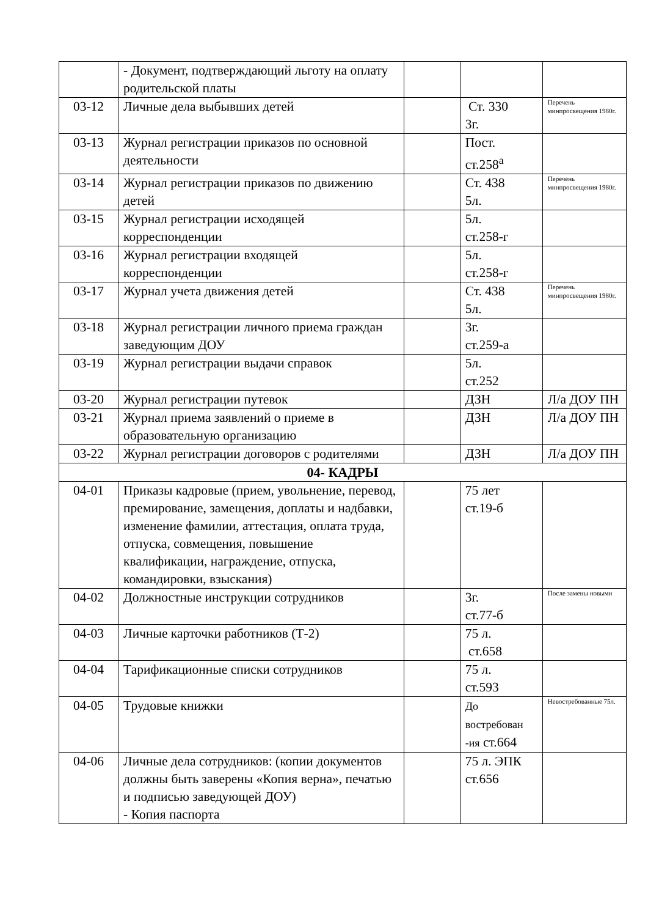| | - Документ, подтверждающий льготу на оплату родительской платы | | | |
| 03-12 | Личные дела выбывших детей | | Ст. 330 3г. | Перечень минпросвещения 1980г. |
| 03-13 | Журнал регистрации приказов по основной деятельности | | Пост. ст.258<sup>а</sup> | |
| 03-14 | Журнал регистрации приказов по движению детей | | Ст. 438 5л. | Перечень минпросвещения 1980г. |
| 03-15 | Журнал регистрации исходящей корреспонденции | | 5л. ст.258-г | |
| 03-16 | Журнал регистрации входящей корреспонденции | | 5л. ст.258-г | |
| 03-17 | Журнал учета движения детей | | Ст. 438 5л. | Перечень минпросвещения 1980г. |
| 03-18 | Журнал регистрации личного приема граждан заведующим ДОУ | | 3г. ст.259-а | |
| 03-19 | Журнал регистрации выдачи справок | | 5л. ст.252 | |
| 03-20 | Журнал регистрации путевок | | ДЗН | Л/а ДОУ ПН |
| 03-21 | Журнал приема заявлений о приеме в образовательную организацию | | ДЗН | Л/а ДОУ ПН |
| 03-22 | Журнал регистрации договоров с родителями | | ДЗН | Л/а ДОУ ПН |
| 04- КАДРЫ | | | | |
| 04-01 | Приказы кадровые (прием, увольнение, перевод, премирование, замещения, доплаты и надбавки, изменение фамилии, аттестация, оплата труда, отпуска, совмещения, повышение квалификации, награждение, отпуска, командировки, взыскания) | | 75 лет ст.19-б | |
| 04-02 | Должностные инструкции сотрудников | | 3г. ст.77-б | После замены новыми |
| 04-03 | Личные карточки работников (Т-2) | | 75 л. ст.658 | |
| 04-04 | Тарификационные списки сотрудников | | 75 л. ст.593 | |
| 04-05 | Трудовые книжки | | До востребован -ия ст.664 | Невостребованные 75л. |
| 04-06 | Личные дела сотрудников: (копии документов должны быть заверены «Копия верна», печатью и подписью заведующей ДОУ) - Копия паспорта | | 75 л. ЭПК ст.656 | |